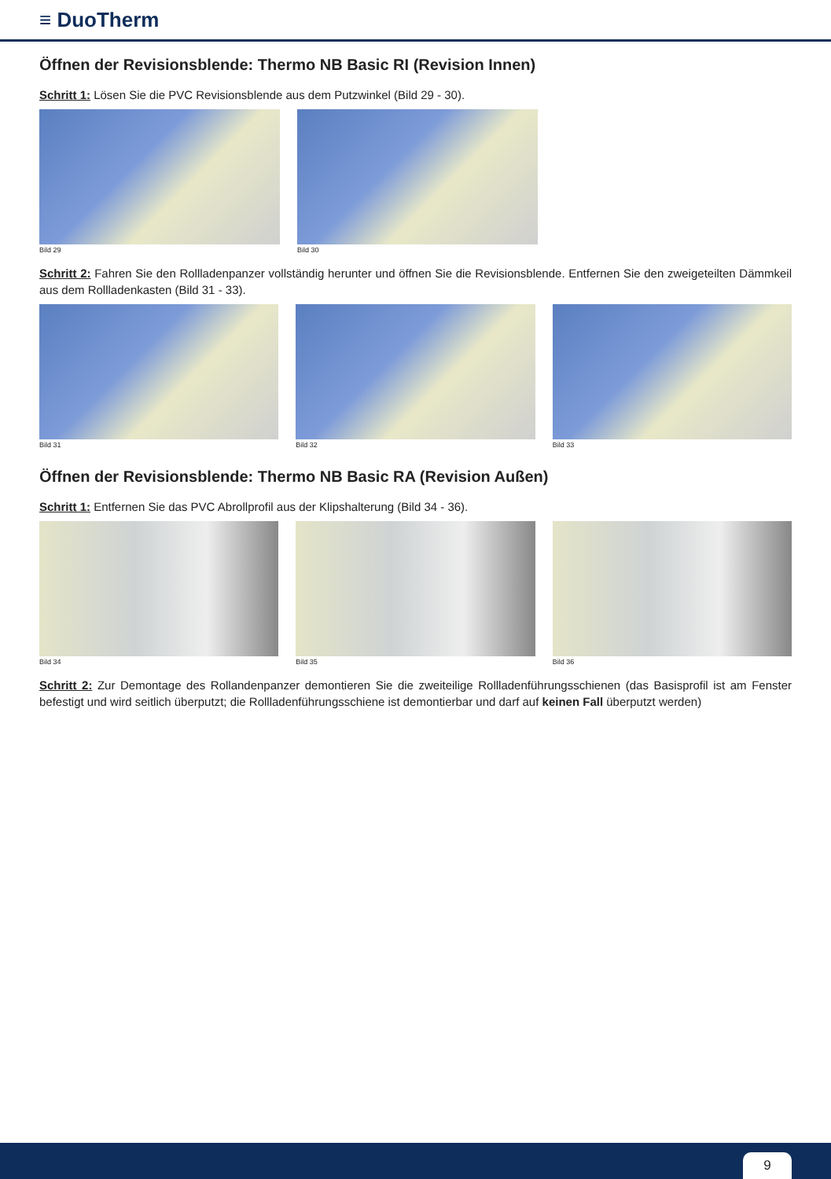≡ DuoTherm
Öffnen der Revisionsblende: Thermo NB Basic RI (Revision Innen)
Schritt 1: Lösen Sie die PVC Revisionsblende aus dem Putzwinkel (Bild 29 - 30).
Bild 29 Bild 30
Schritt 2: Fahren Sie den Rollladenpanzer vollständig herunter und öffnen Sie die Revisionsblende. Entfernen Sie den zweigeteilten Dämmkeil aus dem Rollladenkasten (Bild 31 - 33).
Bild 31 Bild 32 Bild 33
Öffnen der Revisionsblende: Thermo NB Basic RA (Revision Außen)
Schritt 1: Entfernen Sie das PVC Abrollprofil aus der Klipshalterung (Bild 34 - 36).
Bild 34 Bild 35 Bild 36
Schritt 2: Zur Demontage des Rollandenpanzer demontieren Sie die zweiteilige Rollladenführungsschienen (das Basisprofil ist am Fenster befestigt und wird seitlich überputzt; die Rollladenführungsschiene ist demontierbar und darf auf keinen Fall überputzt werden)
9